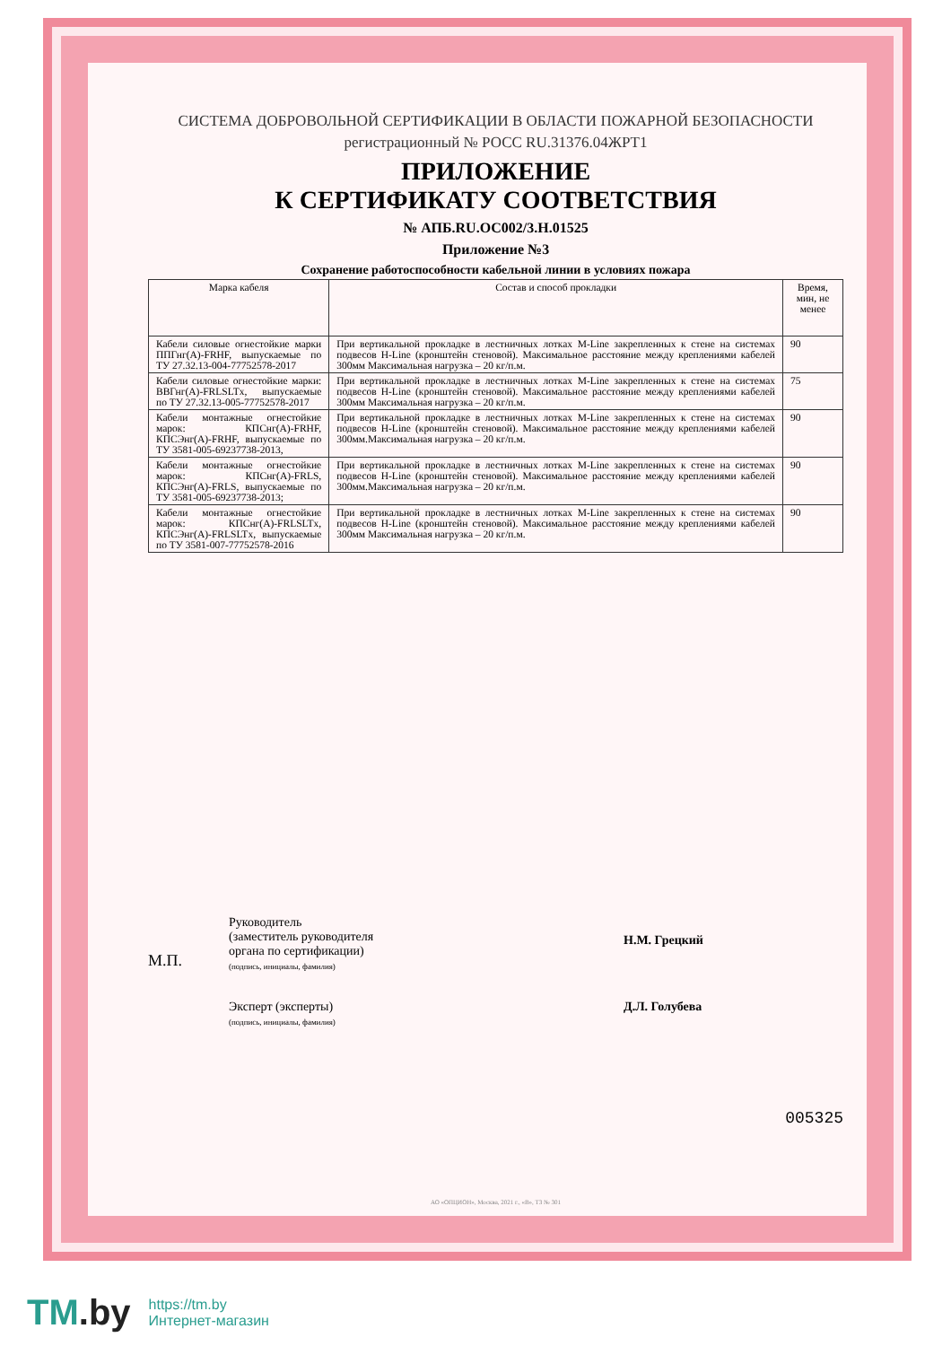СИСТЕМА ДОБРОВОЛЬНОЙ СЕРТИФИКАЦИИ В ОБЛАСТИ ПОЖАРНОЙ БЕЗОПАСНОСТИ
регистрационный № РОСС RU.31376.04ЖРТ1
ПРИЛОЖЕНИЕ
К СЕРТИФИКАТУ СООТВЕТСТВИЯ
№ АПБ.RU.ОС002/3.Н.01525
Приложение №3
Сохранение работоспособности кабельной линии в условиях пожара
| Марка кабеля | Состав и способ прокладки | Время, мин, не менее |
| --- | --- | --- |
| Кабели силовые огнестойкие марки ППГнг(А)-FRHF, выпускаемые по ТУ 27.32.13-004-77752578-2017 | При вертикальной прокладке в лестничных лотках M-Line закрепленных к стене на системах подвесов H-Line (кронштейн стеновой). Максимальное расстояние между креплениями кабелей 300мм Максимальная нагрузка – 20 кг/п.м. | 90 |
| Кабели силовые огнестойкие марки: ВВГнг(А)-FRLSLTx, выпускаемые по ТУ 27.32.13-005-77752578-2017 | При вертикальной прокладке в лестничных лотках M-Line закрепленных к стене на системах подвесов H-Line (кронштейн стеновой). Максимальное расстояние между креплениями кабелей 300мм Максимальная нагрузка – 20 кг/п.м. | 75 |
| Кабели монтажные огнестойкие марок: КПСнг(А)-FRHF, КПСЭнг(А)-FRHF, выпускаемые по ТУ 3581-005-69237738-2013, | При вертикальной прокладке в лестничных лотках M-Line закрепленных к стене на системах подвесов H-Line (кронштейн стеновой). Максимальное расстояние между креплениями кабелей 300мм.Максимальная нагрузка – 20 кг/п.м. | 90 |
| Кабели монтажные огнестойкие марок: КПСнг(А)-FRLS, КПСЭнг(А)-FRLS, выпускаемые по ТУ 3581-005-69237738-2013; | При вертикальной прокладке в лестничных лотках M-Line закрепленных к стене на системах подвесов H-Line (кронштейн стеновой). Максимальное расстояние между креплениями кабелей 300мм.Максимальная нагрузка – 20 кг/п.м. | 90 |
| Кабели монтажные огнестойкие марок: КПСнг(А)-FRLSLTx, КПСЭнг(А)-FRLSLTx, выпускаемые по ТУ 3581-007-77752578-2016 | При вертикальной прокладке в лестничных лотках M-Line закрепленных к стене на системах подвесов H-Line (кронштейн стеновой). Максимальное расстояние между креплениями кабелей 300мм Максимальная нагрузка – 20 кг/п.м. | 90 |
М.П.
Руководитель
(заместитель руководителя
органа по сертификации)
(подпись, инициалы, фамилия)
Н.М. Грецкий
Эксперт (эксперты)
(подпись, инициалы, фамилия)
Д.Л. Голубева
005325
АО «ОПЦИОН», Москва, 2021 г., «В», ТЗ № 301
TM.by
https://tm.by
Интернет-магазин